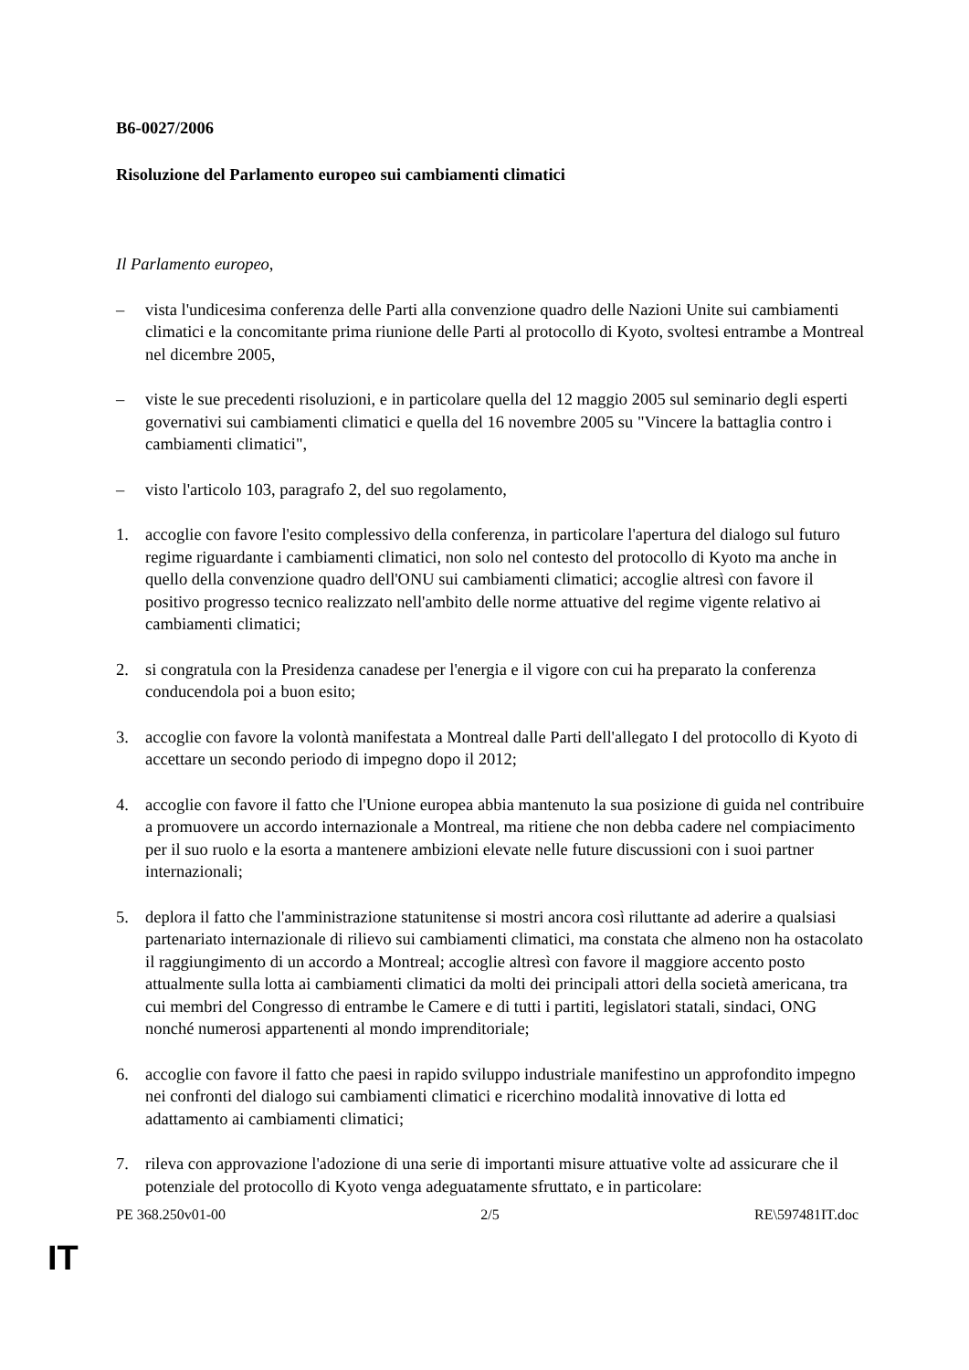B6-0027/2006
Risoluzione del Parlamento europeo sui cambiamenti climatici
Il Parlamento europeo,
– vista l'undicesima conferenza delle Parti alla convenzione quadro delle Nazioni Unite sui cambiamenti climatici e la concomitante prima riunione delle Parti al protocollo di Kyoto, svoltesi entrambe a Montreal nel dicembre 2005,
– viste le sue precedenti risoluzioni, e in particolare quella del 12 maggio 2005 sul seminario degli esperti governativi sui cambiamenti climatici e quella del 16 novembre 2005 su "Vincere la battaglia contro i cambiamenti climatici",
– visto l'articolo 103, paragrafo 2, del suo regolamento,
1. accoglie con favore l'esito complessivo della conferenza, in particolare l'apertura del dialogo sul futuro regime riguardante i cambiamenti climatici, non solo nel contesto del protocollo di Kyoto ma anche in quello della convenzione quadro dell'ONU sui cambiamenti climatici; accoglie altresì con favore il positivo progresso tecnico realizzato nell'ambito delle norme attuative del regime vigente relativo ai cambiamenti climatici;
2. si congratula con la Presidenza canadese per l'energia e il vigore con cui ha preparato la conferenza conducendola poi a buon esito;
3. accoglie con favore la volontà manifestata a Montreal dalle Parti dell'allegato I del protocollo di Kyoto di accettare un secondo periodo di impegno dopo il 2012;
4. accoglie con favore il fatto che l'Unione europea abbia mantenuto la sua posizione di guida nel contribuire a promuovere un accordo internazionale a Montreal, ma ritiene che non debba cadere nel compiacimento per il suo ruolo e la esorta a mantenere ambizioni elevate nelle future discussioni con i suoi partner internazionali;
5. deplora il fatto che l'amministrazione statunitense si mostri ancora così riluttante ad aderire a qualsiasi partenariato internazionale di rilievo sui cambiamenti climatici, ma constata che almeno non ha ostacolato il raggiungimento di un accordo a Montreal; accoglie altresì con favore il maggiore accento posto attualmente sulla lotta ai cambiamenti climatici da molti dei principali attori della società americana, tra cui membri del Congresso di entrambe le Camere e di tutti i partiti, legislatori statali, sindaci, ONG nonché numerosi appartenenti al mondo imprenditoriale;
6. accoglie con favore il fatto che paesi in rapido sviluppo industriale manifestino un approfondito impegno nei confronti del dialogo sui cambiamenti climatici e ricerchino modalità innovative di lotta ed adattamento ai cambiamenti climatici;
7. rileva con approvazione l'adozione di una serie di importanti misure attuative volte ad assicurare che il potenziale del protocollo di Kyoto venga adeguatamente sfruttato, e in particolare:
PE 368.250v01-00 2/5 RE\597481IT.doc
IT